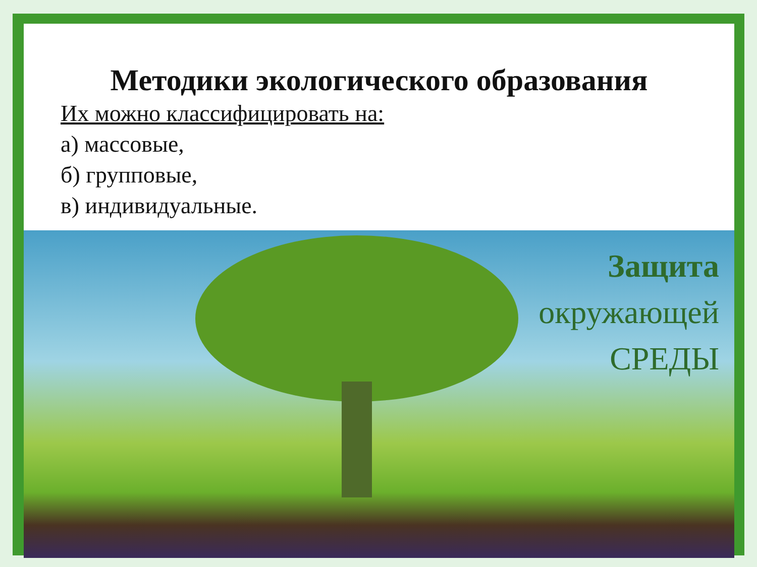Методики экологического образования
Их можно классифицировать на:
а) массовые,
б) групповые,
в) индивидуальные.
Защита
окружающей
СРЕДЫ